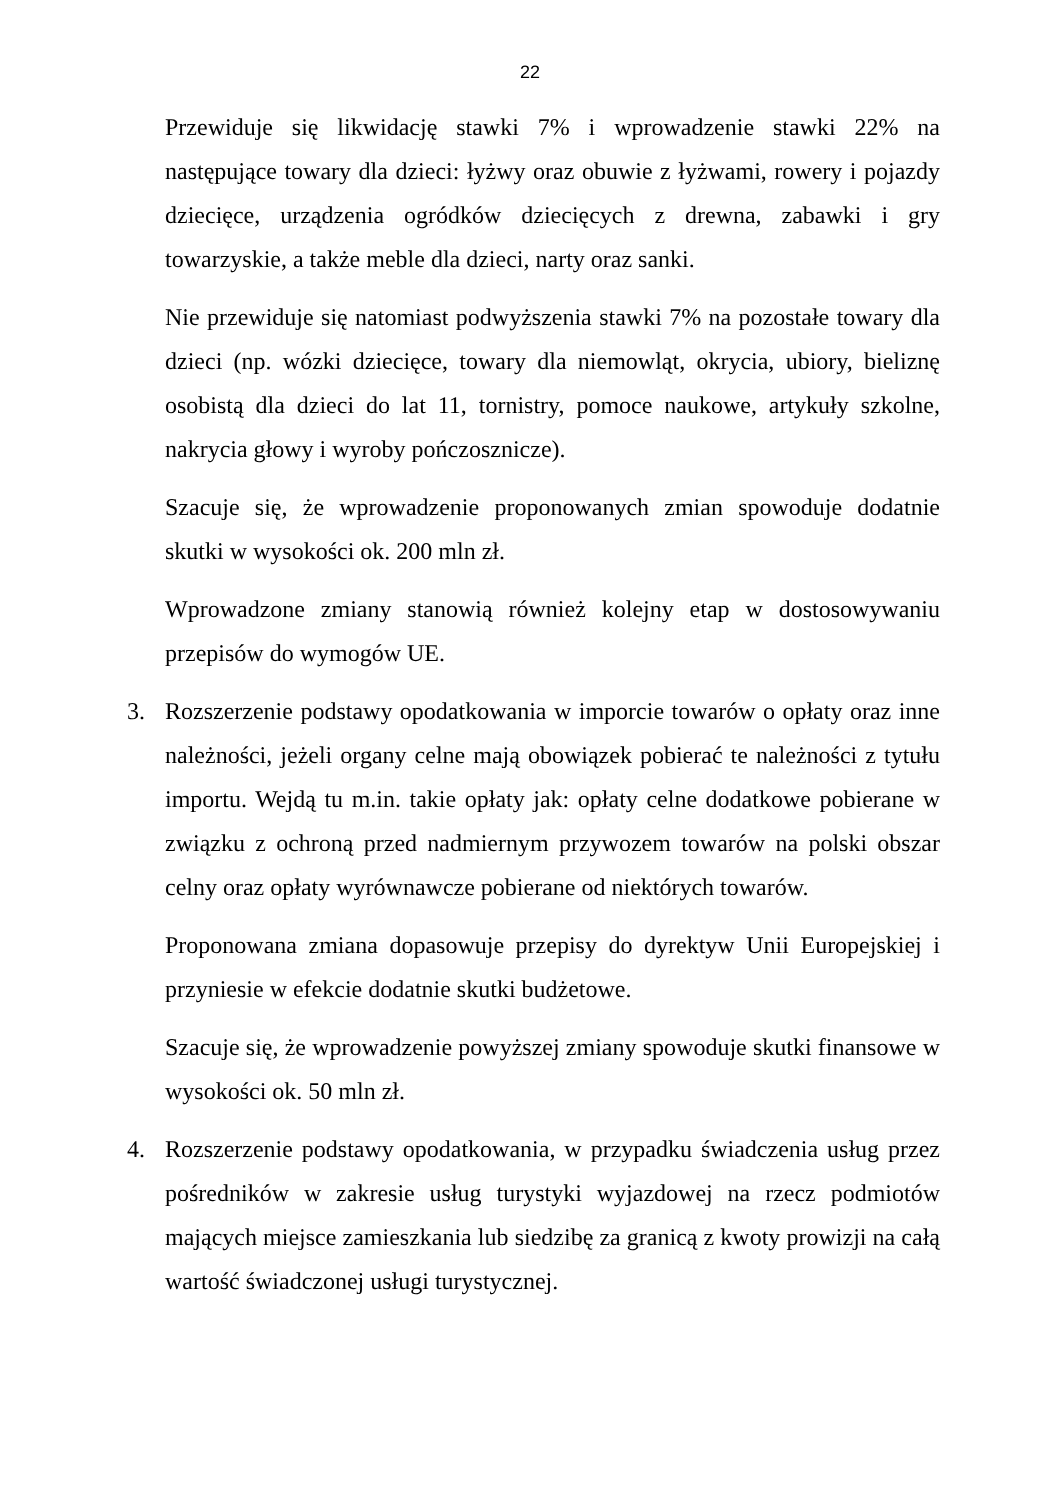22
Przewiduje się likwidację stawki 7% i wprowadzenie stawki 22% na następujące towary dla dzieci: łyżwy oraz obuwie z łyżwami, rowery i pojazdy dziecięce, urządzenia ogródków dziecięcych z drewna, zabawki i gry towarzyskie, a także meble dla dzieci, narty oraz sanki.
Nie przewiduje się natomiast podwyższenia stawki 7% na pozostałe towary dla dzieci (np. wózki dziecięce, towary dla niemowląt, okrycia, ubiory, bieliznę osobistą dla dzieci do lat 11, tornistry, pomoce naukowe, artykuły szkolne, nakrycia głowy i wyroby pończosznicze).
Szacuje się, że wprowadzenie proponowanych zmian spowoduje dodatnie skutki w wysokości ok. 200 mln zł.
Wprowadzone zmiany stanowią również kolejny etap w dostosowywaniu przepisów do wymogów UE.
3. Rozszerzenie podstawy opodatkowania w imporcie towarów o opłaty oraz inne należności, jeżeli organy celne mają obowiązek pobierać te należności z tytułu importu. Wejdą tu m.in. takie opłaty jak: opłaty celne dodatkowe pobierane w związku z ochroną przed nadmiernym przywozem towarów na polski obszar celny oraz opłaty wyrównawcze pobierane od niektórych towarów.
Proponowana zmiana dopasowuje przepisy do dyrektyw Unii Europejskiej i przyniesie w efekcie dodatnie skutki budżetowe.
Szacuje się, że wprowadzenie powyższej zmiany spowoduje skutki finansowe w wysokości ok. 50 mln zł.
4. Rozszerzenie podstawy opodatkowania, w przypadku świadczenia usług przez pośredników w zakresie usług turystyki wyjazdowej na rzecz podmiotów mających miejsce zamieszkania lub siedzibę za granicą z kwoty prowizji na całą wartość świadczonej usługi turystycznej.